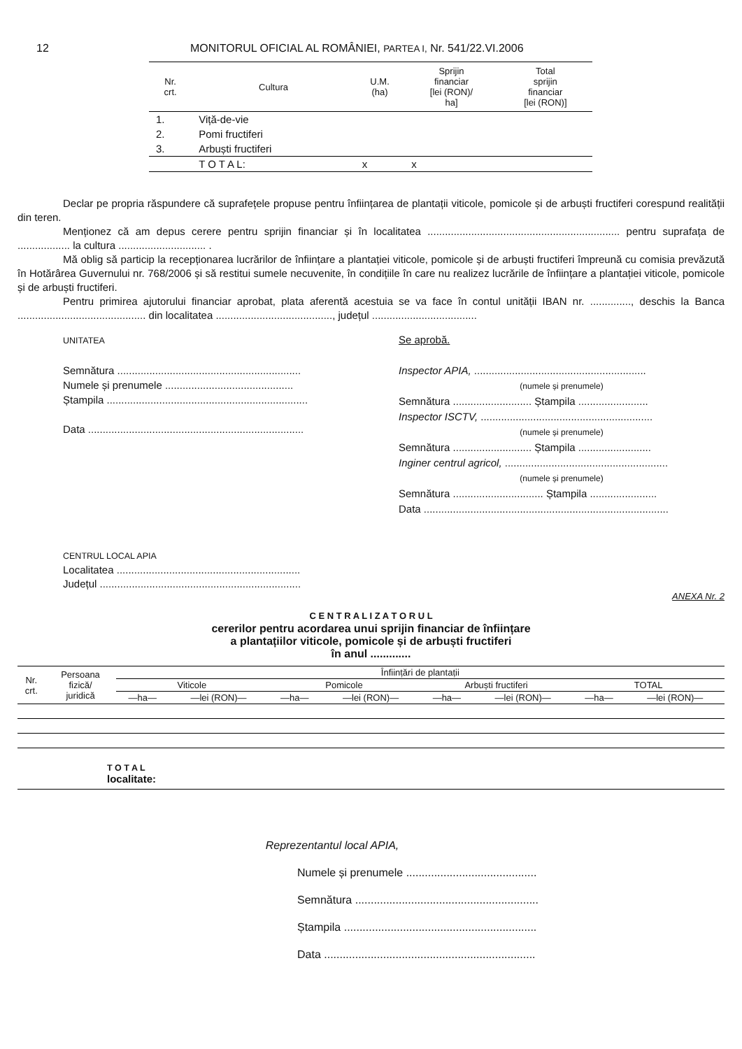12 MONITORUL OFICIAL AL ROMÂNIEI, PARTEA I, Nr. 541/22.VI.2006
| Nr. crt. | Cultura | U.M. (ha) | Sprijin financiar [lei (RON)/ ha] | Total sprijin financiar [lei (RON)] |
| --- | --- | --- | --- | --- |
| 1. | Viță-de-vie | | | |
| 2. | Pomi fructiferi | | | |
| 3. | Arbuști fructiferi | | | |
| | T O T A L: | x | x | |
Declar pe propria răspundere că suprafețele propuse pentru înființarea de plantații viticole, pomicole și de arbuști fructiferi corespund realității din teren.
Menționez că am depus cerere pentru sprijin financiar și în localitatea .................................................................. pentru suprafața de .................. la cultura .............................. .
Mă oblig să particip la recepționarea lucrărilor de înființare a plantației viticole, pomicole și de arbuști fructiferi împreună cu comisia prevăzută în Hotărârea Guvernului nr. 768/2006 și să restitui sumele necuvenite, în condițiile în care nu realizez lucrările de înființare a plantației viticole, pomicole și de arbuști fructiferi.
Pentru primirea ajutorului financiar aprobat, plata aferentă acestuia se va face în contul unității IBAN nr. .............., deschis la Banca ............................................ din localitatea ........................................, județul ....................................
UNITATEA
Semnătura ...............................................................
Numele și prenumele ............................................
Ștampila .....................................................................
Data ..........................................................................
Se aprobă.
Inspector APIA, ...........................................................
(numele și prenumele)
Semnătura ........................... Ștampila ........................
Inspector ISCTV, ...........................................................
(numele și prenumele)
Semnătura ........................... Ștampila .........................
Inginer centrul agricol, ........................................................
(numele și prenumele)
Semnătura ............................... Ștampila .......................
Data ....................................................................................
CENTRUL LOCAL APIA
Localitatea ...............................................................
Județul .....................................................................
ANEXA Nr. 2
C E N T R A L I Z A T O R U L
cererilor pentru acordarea unui sprijin financiar de înființare
a plantațiilor viticole, pomicole și de arbuști fructiferi
în anul .............
| Nr. crt. | Persoana fizică/ juridică | Înființări de plantații | | | | | | | |
| --- | --- | --- | --- | --- | --- | --- | --- | --- | --- |
| | | Viticole | | Pomicole | | Arbuști fructiferi | | TOTAL | |
| | | —ha— | —lei (RON)— | —ha— | —lei (RON)— | —ha— | —lei (RON)— | —ha— | —lei (RON)— |
| T O T A L localitate: | | | | | | | | | |
Reprezentantul local APIA,
Numele și prenumele ..........................................
Semnătura ...........................................................
Ștampila ..............................................................
Data ....................................................................